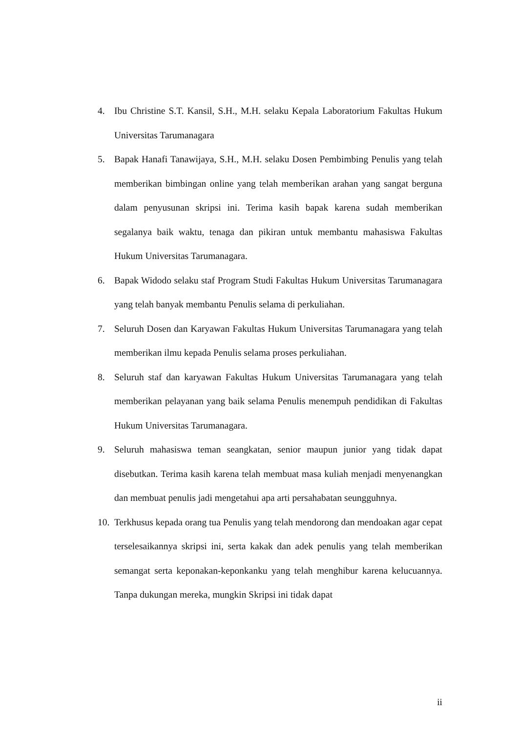4. Ibu Christine S.T. Kansil, S.H., M.H. selaku Kepala Laboratorium Fakultas Hukum Universitas Tarumanagara
5. Bapak Hanafi Tanawijaya, S.H., M.H. selaku Dosen Pembimbing Penulis yang telah memberikan bimbingan online yang telah memberikan arahan yang sangat berguna dalam penyusunan skripsi ini. Terima kasih bapak karena sudah memberikan segalanya baik waktu, tenaga dan pikiran untuk membantu mahasiswa Fakultas Hukum Universitas Tarumanagara.
6. Bapak Widodo selaku staf Program Studi Fakultas Hukum Universitas Tarumanagara yang telah banyak membantu Penulis selama di perkuliahan.
7. Seluruh Dosen dan Karyawan Fakultas Hukum Universitas Tarumanagara yang telah memberikan ilmu kepada Penulis selama proses perkuliahan.
8. Seluruh staf dan karyawan Fakultas Hukum Universitas Tarumanagara yang telah memberikan pelayanan yang baik selama Penulis menempuh pendidikan di Fakultas Hukum Universitas Tarumanagara.
9. Seluruh mahasiswa teman seangkatan, senior maupun junior yang tidak dapat disebutkan. Terima kasih karena telah membuat masa kuliah menjadi menyenangkan dan membuat penulis jadi mengetahui apa arti persahabatan seungguhnya.
10. Terkhusus kepada orang tua Penulis yang telah mendorong dan mendoakan agar cepat terselesaikannya skripsi ini, serta kakak dan adek penulis yang telah memberikan semangat serta keponakan-keponkanku yang telah menghibur karena kelucuannya. Tanpa dukungan mereka, mungkin Skripsi ini tidak dapat
ii